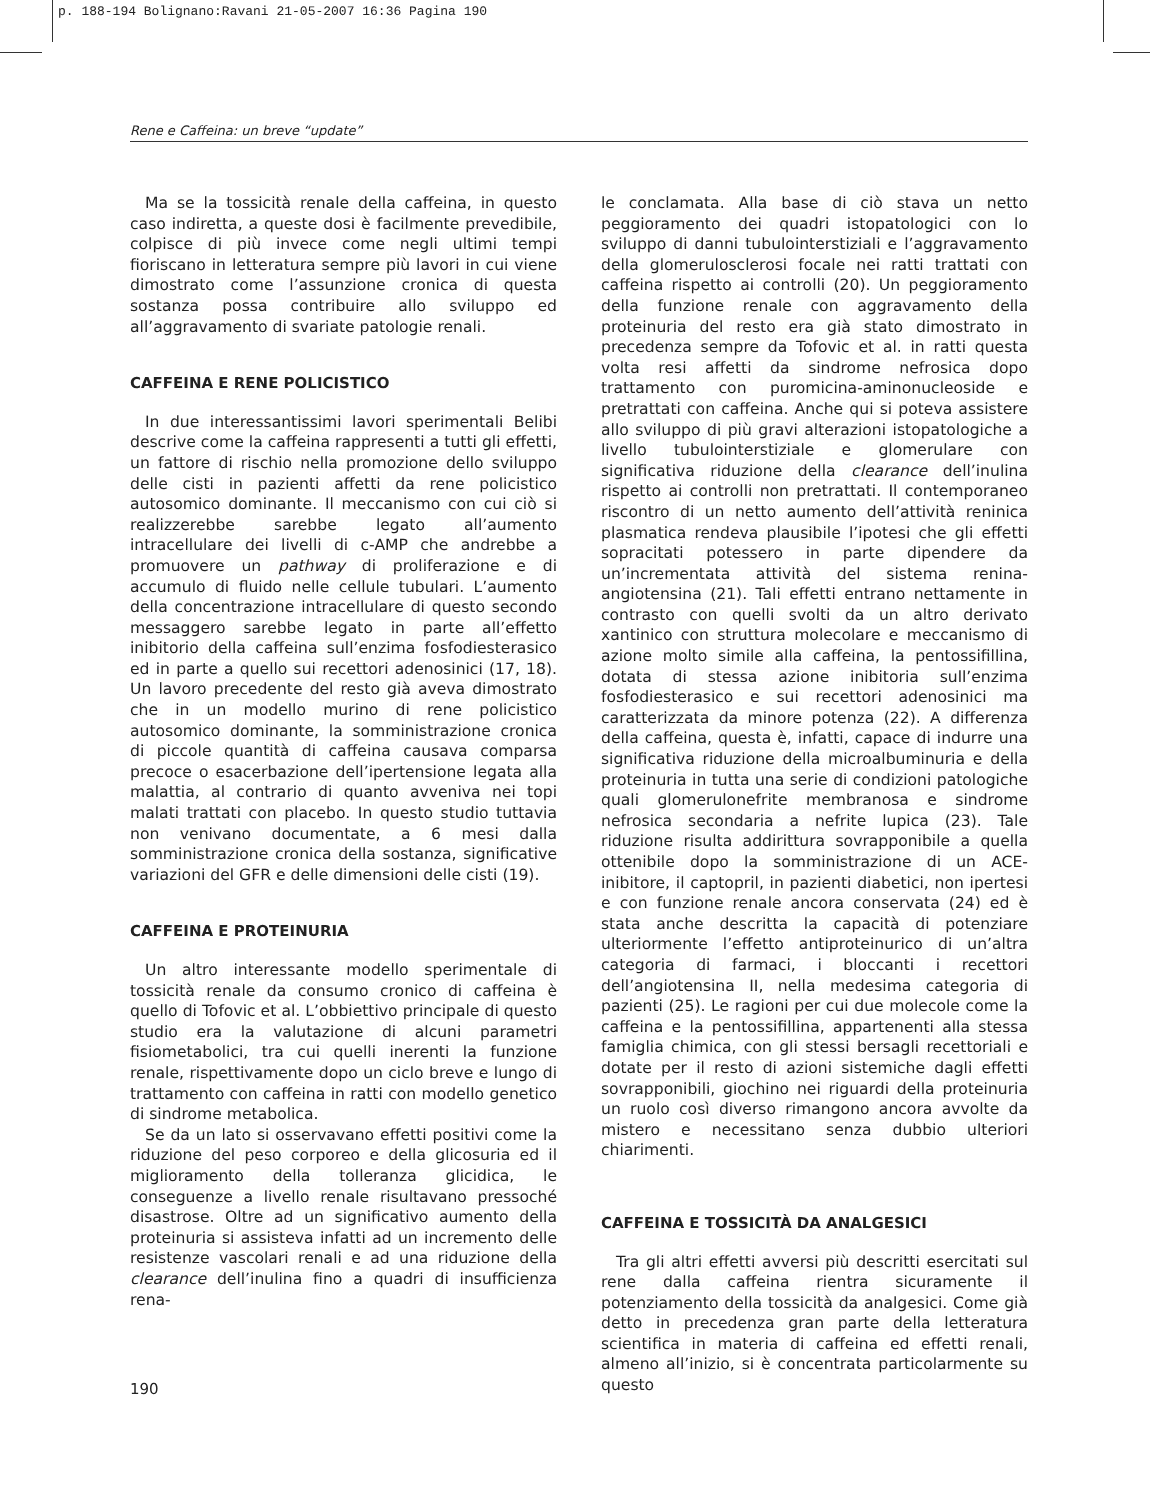p. 188-194 Bolignano:Ravani 21-05-2007 16:36 Pagina 190
Rene e Caffeina: un breve “update”
Ma se la tossicità renale della caffeina, in questo caso indiretta, a queste dosi è facilmente prevedibile, colpisce di più invece come negli ultimi tempi fioriscano in letteratura sempre più lavori in cui viene dimostrato come l’assunzione cronica di questa sostanza possa contribuire allo sviluppo ed all’aggravamento di svariate patologie renali.
CAFFEINA E RENE POLICISTICO
In due interessantissimi lavori sperimentali Belibi descrive come la caffeina rappresenti a tutti gli effetti, un fattore di rischio nella promozione dello sviluppo delle cisti in pazienti affetti da rene policistico autosomico dominante. Il meccanismo con cui ciò si realizzerebbe sarebbe legato all’aumento intracellulare dei livelli di c-AMP che andrebbe a promuovere un pathway di proliferazione e di accumulo di fluido nelle cellule tubulari. L’aumento della concentrazione intracellulare di questo secondo messaggero sarebbe legato in parte all’effetto inibitorio della caffeina sull’enzima fosfodiesterasico ed in parte a quello sui recettori adenosinici (17, 18). Un lavoro precedente del resto già aveva dimostrato che in un modello murino di rene policistico autosomico dominante, la somministrazione cronica di piccole quantità di caffeina causava comparsa precoce o esacerbazione dell’ipertensione legata alla malattia, al contrario di quanto avveniva nei topi malati trattati con placebo. In questo studio tuttavia non venivano documentate, a 6 mesi dalla somministrazione cronica della sostanza, significative variazioni del GFR e delle dimensioni delle cisti (19).
CAFFEINA E PROTEINURIA
Un altro interessante modello sperimentale di tossicità renale da consumo cronico di caffeina è quello di Tofovic et al. L’obbiettivo principale di questo studio era la valutazione di alcuni parametri fisiometabolici, tra cui quelli inerenti la funzione renale, rispettivamente dopo un ciclo breve e lungo di trattamento con caffeina in ratti con modello genetico di sindrome metabolica.
Se da un lato si osservavano effetti positivi come la riduzione del peso corporeo e della glicosuria ed il miglioramento della tolleranza glicidica, le conseguenze a livello renale risultavano pressoché disastrose. Oltre ad un significativo aumento della proteinuria si assisteva infatti ad un incremento delle resistenze vascolari renali e ad una riduzione della clearance dell’inulina fino a quadri di insufficienza rena-
le conclamata. Alla base di ciò stava un netto peggioramento dei quadri istopatologici con lo sviluppo di danni tubulointerstiziali e l’aggravamento della glomerulosclerosi focale nei ratti trattati con caffeina rispetto ai controlli (20). Un peggioramento della funzione renale con aggravamento della proteinuria del resto era già stato dimostrato in precedenza sempre da Tofovic et al. in ratti questa volta resi affetti da sindrome nefrosica dopo trattamento con puromicina-aminonucleoside e pretrattati con caffeina. Anche qui si poteva assistere allo sviluppo di più gravi alterazioni istopatologiche a livello tubulointerstiziale e glomerulare con significativa riduzione della clearance dell’inulina rispetto ai controlli non pretrattati. Il contemporaneo riscontro di un netto aumento dell’attività reninica plasmatica rendeva plausibile l’ipotesi che gli effetti sopracitati potessero in parte dipendere da un’incrementata attività del sistema renina-angiotensina (21). Tali effetti entrano nettamente in contrasto con quelli svolti da un altro derivato xantinico con struttura molecolare e meccanismo di azione molto simile alla caffeina, la pentossifillina, dotata di stessa azione inibitoria sull’enzima fosfodiesterasico e sui recettori adenosinici ma caratterizzata da minore potenza (22). A differenza della caffeina, questa è, infatti, capace di indurre una significativa riduzione della microalbuminuria e della proteinuria in tutta una serie di condizioni patologiche quali glomerulonefrite membranosa e sindrome nefrosica secondaria a nefrite lupica (23). Tale riduzione risulta addirittura sovrapponibile a quella ottenibile dopo la somministrazione di un ACE-inibitore, il captopril, in pazienti diabetici, non ipertesi e con funzione renale ancora conservata (24) ed è stata anche descritta la capacità di potenziare ulteriormente l’effetto antiproteinurico di un’altra categoria di farmaci, i bloccanti i recettori dell’angiotensina II, nella medesima categoria di pazienti (25). Le ragioni per cui due molecole come la caffeina e la pentossifillina, appartenenti alla stessa famiglia chimica, con gli stessi bersagli recettoriali e dotate per il resto di azioni sistemiche dagli effetti sovrapponibili, giochino nei riguardi della proteinuria un ruolo così diverso rimangono ancora avvolte da mistero e necessitano senza dubbio ulteriori chiarimenti.
CAFFEINA E TOSSICITÀ DA ANALGESICI
Tra gli altri effetti avversi più descritti esercitati sul rene dalla caffeina rientra sicuramente il potenziamento della tossicità da analgesici. Come già detto in precedenza gran parte della letteratura scientifica in materia di caffeina ed effetti renali, almeno all’inizio, si è concentrata particolarmente su questo
190